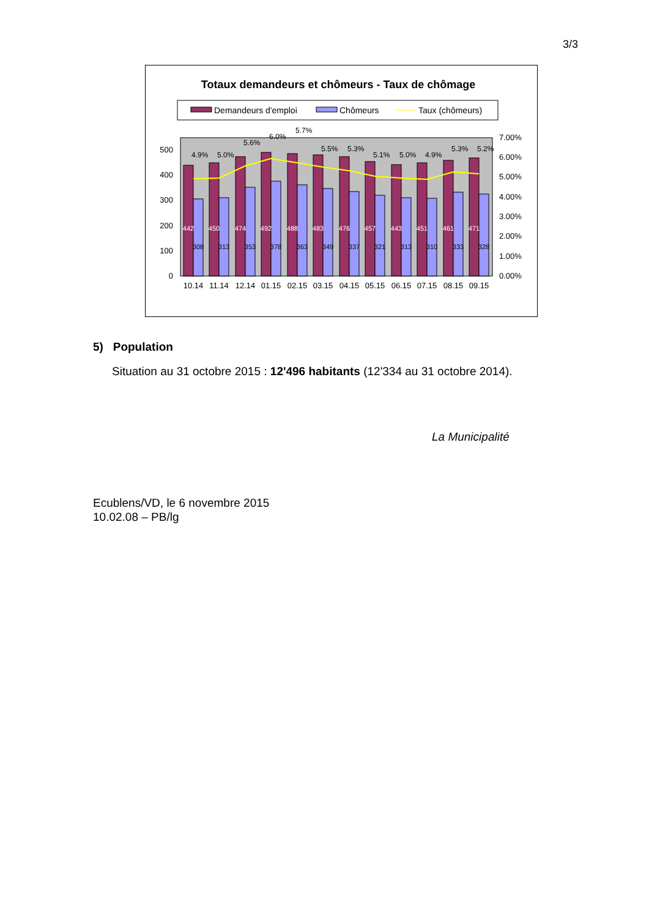3/3
Totaux demandeurs et chômeurs - Taux de chômage
Demandeurs d'emploi
Chômeurs
Taux (chômeurs)
0
100
200
300
400
500
0.00%
1.00%
2.00%
3.00%
4.00%
5.00%
6.00%
7.00%
10.14
11.14
12.14
01.15
02.15
03.15
04.15
05.15
06.15
07.15
08.15
09.15
442
450
474
492
488
483
476
457
443
451
461
471
308
313
353
378
363
349
337
321
313
310
333
328
4.9%
5.0%
5.6%
6.0%
5.7%
5.5%
5.3%
5.1%
5.0%
4.9%
5.3%
5.2%
5) Population
Situation au 31 octobre 2015 : 12'496 habitants (12'334 au 31 octobre 2014).
La Municipalité
Ecublens/VD, le 6 novembre 2015
10.02.08 – PB/lg